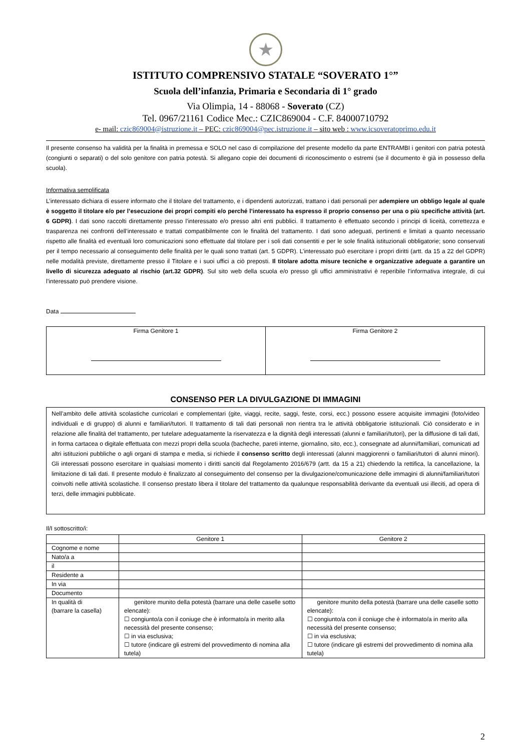★
ISTITUTO COMPRENSIVO STATALE “SOVERATO 1°”
Scuola dell’infanzia, Primaria e Secondaria di 1° grado
Via Olimpia, 14 - 88068 - Soverato (CZ)
Tel. 0967/21161 Codice Mec.: CZIC869004 - C.F. 84000710792
e- mail: czic869004@istruzione.it – PEC: czic869004@pec.istruzione.it – sito web : www.icsoveratoprimo.edu.it
Il presente consenso ha validità per la finalità in premessa e SOLO nel caso di compilazione del presente modello da parte ENTRAMBI i genitori con patria potestà (congiunti o separati) o del solo genitore con patria potestà. Si allegano copie dei documenti di riconoscimento o estremi (se il documento è già in possesso della scuola).
Informativa semplificata
L’interessato dichiara di essere informato che il titolare del trattamento, e i dipendenti autorizzati, trattano i dati personali per adempiere un obbligo legale al quale è soggetto il titolare e/o per l’esecuzione dei propri compiti e/o perché l’interessato ha espresso il proprio consenso per una o più specifiche attività (art. 6 GDPR). I dati sono raccolti direttamente presso l’interessato e/o presso altri enti pubblici. Il trattamento è effettuato secondo i principi di liceità, correttezza e trasparenza nei confronti dell’interessato e trattati compatibilmente con le finalità del trattamento. I dati sono adeguati, pertinenti e limitati a quanto necessario rispetto alle finalità ed eventuali loro comunicazioni sono effettuate dal titolare per i soli dati consentiti e per le sole finalità istituzionali obbligatorie; sono conservati per il tempo necessario al conseguimento delle finalità per le quali sono trattati (art. 5 GDPR). L’interessato può esercitare i propri diritti (artt. da 15 a 22 del GDPR) nelle modalità previste, direttamente presso il Titolare e i suoi uffici a ciò preposti. Il titolare adotta misure tecniche e organizzative adeguate a garantire un livello di sicurezza adeguato al rischio (art.32 GDPR). Sul sito web della scuola e/o presso gli uffici amministrativi è reperibile l’informativa integrale, di cui l’interessato può prendere visione.
Data
| Firma Genitore 1 | Firma Genitore 2 |
CONSENSO PER LA DIVULGAZIONE DI IMMAGINI
Nell’ambito delle attività scolastiche curricolari e complementari (gite, viaggi, recite, saggi, feste, corsi, ecc.) possono essere acquisite immagini (foto/video individuali e di gruppo) di alunni e familiari/tutori. Il trattamento di tali dati personali non rientra tra le attività obbligatorie istituzionali. Ciò considerato e in relazione alle finalità del trattamento, per tutelare adeguatamente la riservatezza e la dignità degli interessati (alunni e familiari/tutori), per la diffusione di tali dati, in forma cartacea o digitale effettuata con mezzi propri della scuola (bacheche, pareti interne, giornalino, sito, ecc.), consegnate ad alunni/familiari, comunicati ad altri istituzioni pubbliche o agli organi di stampa e media, si richiede il consenso scritto degli interessati (alunni maggiorenni o familiari/tutori di alunni minori). Gli interessati possono esercitare in qualsiasi momento i diritti sanciti dal Regolamento 2016/679 (artt. da 15 a 21) chiedendo la rettifica, la cancellazione, la limitazione di tali dati. Il presente modulo è finalizzato al conseguimento del consenso per la divulgazione/comunicazione delle immagini di alunni/familiari/tutori coinvolti nelle attività scolastiche. Il consenso prestato libera il titolare del trattamento da qualunque responsabilità derivante da eventuali usi illeciti, ad opera di terzi, delle immagini pubblicate.
Il/I sottoscritto/i:
| | Genitore 1 | Genitore 2 |
| --- | --- | --- |
| Cognome e nome | | |
| Nato/a a | | |
| il | | |
| Residente a | | |
| In via | | |
| Documento | | |
| In qualità di (barrare la casella) | genitore munito della potestà (barrare una delle caselle sotto elencate): ☐ congiunto/a con il coniuge che è informato/a in merito alla necessità del presente consenso; ☐ in via esclusiva; ☐ tutore (indicare gli estremi del provvedimento di nomina alla tutela) | genitore munito della potestà (barrare una delle caselle sotto elencate): ☐ congiunto/a con il coniuge che è informato/a in merito alla necessità del presente consenso; ☐ in via esclusiva; ☐ tutore (indicare gli estremi del provvedimento di nomina alla tutela) |
2